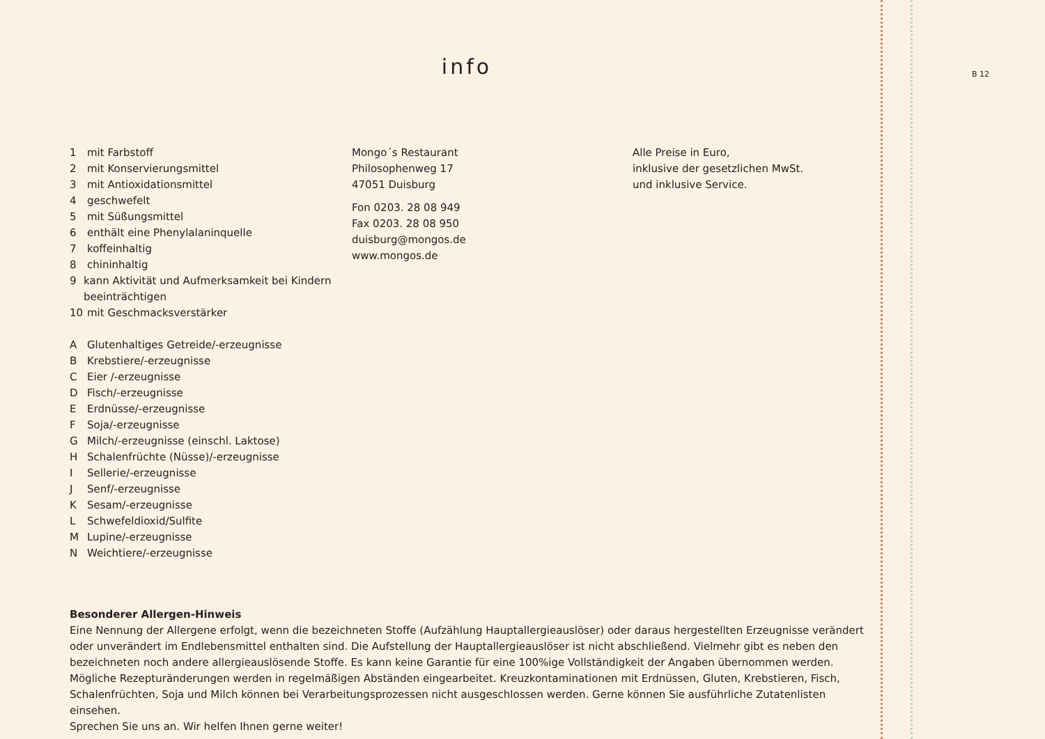B 12
info
1 mit Farbstoff
2 mit Konservierungsmittel
3 mit Antioxidationsmittel
4 geschwefelt
5 mit Süßungsmittel
6 enthält eine Phenylalaninquelle
7 koffeinhaltig
8 chininhaltig
9 kann Aktivität und Aufmerksamkeit bei Kindern beeinträchtigen
10 mit Geschmacksverstärker
A Glutenhaltiges Getreide/-erzeugnisse
B Krebstiere/-erzeugnisse
C Eier /-erzeugnisse
D Fisch/-erzeugnisse
E Erdnüsse/-erzeugnisse
F Soja/-erzeugnisse
G Milch/-erzeugnisse (einschl. Laktose)
H Schalenfrüchte (Nüsse)/-erzeugnisse
I Sellerie/-erzeugnisse
J Senf/-erzeugnisse
K Sesam/-erzeugnisse
L Schwefeldioxid/Sulfite
M Lupine/-erzeugnisse
N Weichtiere/-erzeugnisse
Mongo´s Restaurant
Philosophenweg 17
47051 Duisburg
Fon 0203. 28 08 949
Fax 0203. 28 08 950
duisburg@mongos.de
www.mongos.de
Alle Preise in Euro,
inklusive der gesetzlichen MwSt.
und inklusive Service.
Besonderer Allergen-Hinweis
Eine Nennung der Allergene erfolgt, wenn die bezeichneten Stoffe (Aufzählung Hauptallergieauslöser) oder daraus hergestellten Erzeugnisse verändert oder unverändert im Endlebensmittel enthalten sind. Die Aufstellung der Hauptallergieauslöser ist nicht abschließend. Vielmehr gibt es neben den bezeichneten noch andere allergieauslösende Stoffe. Es kann keine Garantie für eine 100%ige Vollständigkeit der Angaben übernommen werden. Mögliche Rezepturänderungen werden in regelmäßigen Abständen eingearbeitet. Kreuzkontaminationen mit Erdnüssen, Gluten, Krebstieren, Fisch, Schalenfrüchten, Soja und Milch können bei Verarbeitungsprozessen nicht ausgeschlossen werden. Gerne können Sie ausführliche Zutatenlisten einsehen.
Sprechen Sie uns an. Wir helfen Ihnen gerne weiter!